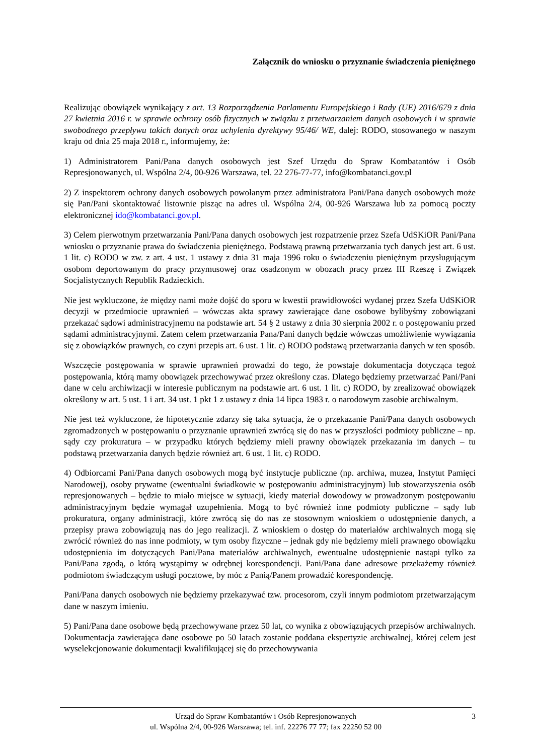Załącznik do wniosku o przyznanie świadczenia pieniężnego
Realizując obowiązek wynikający z art. 13 Rozporządzenia Parlamentu Europejskiego i Rady (UE) 2016/679 z dnia 27 kwietnia 2016 r. w sprawie ochrony osób fizycznych w związku z przetwarzaniem danych osobowych i w sprawie swobodnego przepływu takich danych oraz uchylenia dyrektywy 95/46/ WE, dalej: RODO, stosowanego w naszym kraju od dnia 25 maja 2018 r., informujemy, że:
1) Administratorem Pani/Pana danych osobowych jest Szef Urzędu do Spraw Kombatantów i Osób Represjonowanych, ul. Wspólna 2/4, 00-926 Warszawa, tel. 22 276-77-77, info@kombatanci.gov.pl
2) Z inspektorem ochrony danych osobowych powołanym przez administratora Pani/Pana danych osobowych może się Pan/Pani skontaktować listownie pisząc na adres ul. Wspólna 2/4, 00-926 Warszawa lub za pomocą poczty elektronicznej ido@kombatanci.gov.pl.
3) Celem pierwotnym przetwarzania Pani/Pana danych osobowych jest rozpatrzenie przez Szefa UdSKiOR Pani/Pana wniosku o przyznanie prawa do świadczenia pieniężnego. Podstawą prawną przetwarzania tych danych jest art. 6 ust. 1 lit. c) RODO w zw. z art. 4 ust. 1 ustawy z dnia 31 maja 1996 roku o świadczeniu pieniężnym przysługującym osobom deportowanym do pracy przymusowej oraz osadzonym w obozach pracy przez III Rzeszę i Związek Socjalistycznych Republik Radzieckich.
Nie jest wykluczone, że między nami może dojść do sporu w kwestii prawidłowości wydanej przez Szefa UdSKiOR decyzji w przedmiocie uprawnień – wówczas akta sprawy zawierające dane osobowe bylibyśmy zobowiązani przekazać sądowi administracyjnemu na podstawie art. 54 § 2 ustawy z dnia 30 sierpnia 2002 r. o postępowaniu przed sądami administracyjnymi. Zatem celem przetwarzania Pana/Pani danych będzie wówczas umożliwienie wywiązania się z obowiązków prawnych, co czyni przepis art. 6 ust. 1 lit. c) RODO podstawą przetwarzania danych w ten sposób.
Wszczęcie postępowania w sprawie uprawnień prowadzi do tego, że powstaje dokumentacja dotycząca tegoż postępowania, którą mamy obowiązek przechowywać przez określony czas. Dlatego będziemy przetwarzać Pani/Pani dane w celu archiwizacji w interesie publicznym na podstawie art. 6 ust. 1 lit. c) RODO, by zrealizować obowiązek określony w art. 5 ust. 1 i art. 34 ust. 1 pkt 1 z ustawy z dnia 14 lipca 1983 r. o narodowym zasobie archiwalnym.
Nie jest też wykluczone, że hipotetycznie zdarzy się taka sytuacja, że o przekazanie Pani/Pana danych osobowych zgromadzonych w postępowaniu o przyznanie uprawnień zwrócą się do nas w przyszłości podmioty publiczne – np. sądy czy prokuratura – w przypadku których będziemy mieli prawny obowiązek przekazania im danych – tu podstawą przetwarzania danych będzie również art. 6 ust. 1 lit. c) RODO.
4) Odbiorcami Pani/Pana danych osobowych mogą być instytucje publiczne (np. archiwa, muzea, Instytut Pamięci Narodowej), osoby prywatne (ewentualni świadkowie w postępowaniu administracyjnym) lub stowarzyszenia osób represjonowanych – będzie to miało miejsce w sytuacji, kiedy materiał dowodowy w prowadzonym postępowaniu administracyjnym będzie wymagał uzupełnienia. Mogą to być również inne podmioty publiczne – sądy lub prokuratura, organy administracji, które zwrócą się do nas ze stosownym wnioskiem o udostępnienie danych, a przepisy prawa zobowiązują nas do jego realizacji. Z wnioskiem o dostęp do materiałów archiwalnych mogą się zwrócić również do nas inne podmioty, w tym osoby fizyczne – jednak gdy nie będziemy mieli prawnego obowiązku udostępnienia im dotyczących Pani/Pana materiałów archiwalnych, ewentualne udostępnienie nastąpi tylko za Pani/Pana zgodą, o którą wystąpimy w odrębnej korespondencji. Pani/Pana dane adresowe przekażemy również podmiotom świadczącym usługi pocztowe, by móc z Panią/Panem prowadzić korespondencję.
Pani/Pana danych osobowych nie będziemy przekazywać tzw. procesorom, czyli innym podmiotom przetwarzającym dane w naszym imieniu.
5) Pani/Pana dane osobowe będą przechowywane przez 50 lat, co wynika z obowiązujących przepisów archiwalnych. Dokumentacja zawierająca dane osobowe po 50 latach zostanie poddana ekspertyzie archiwalnej, której celem jest wyselekcjonowanie dokumentacji kwalifikującej się do przechowywania
Urząd do Spraw Kombatantów i Osób Represjonowanych
ul. Wspólna 2/4, 00-926 Warszawa; tel. inf. 22276 77 77; fax 22250 52 00
3